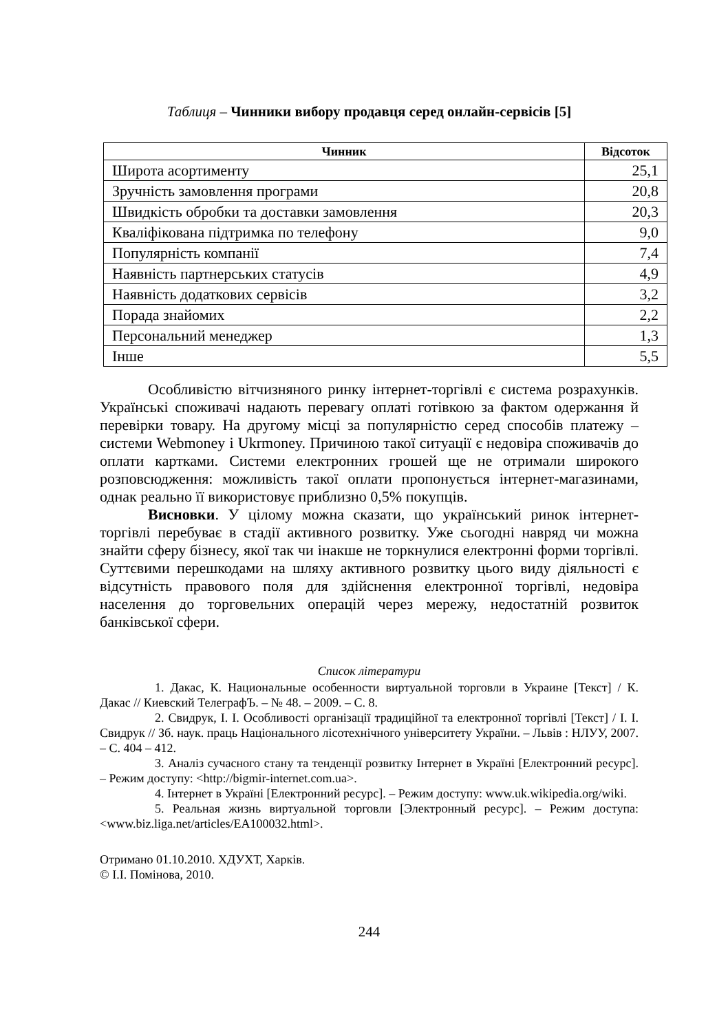Таблиця – Чинники вибору продавця серед онлайн-сервісів [5]
| Чинник | Відсоток |
| --- | --- |
| Широта асортименту | 25,1 |
| Зручність замовлення програми | 20,8 |
| Швидкість обробки та доставки замовлення | 20,3 |
| Кваліфікована підтримка по телефону | 9,0 |
| Популярність компанії | 7,4 |
| Наявність партнерських статусів | 4,9 |
| Наявність додаткових сервісів | 3,2 |
| Порада знайомих | 2,2 |
| Персональний менеджер | 1,3 |
| Інше | 5,5 |
Особливістю вітчизняного ринку інтернет-торгівлі є система розрахунків. Українські споживачі надають перевагу оплаті готівкою за фактом одержання й перевірки товару. На другому місці за популярністю серед способів платежу – системи Webmoney і Ukrmoney. Причиною такої ситуації є недовіра споживачів до оплати картками. Системи електронних грошей ще не отримали широкого розповсюдження: можливість такої оплати пропонується інтернет-магазинами, однак реально її використовує приблизно 0,5% покупців.
Висновки. У цілому можна сказати, що український ринок інтернет-торгівлі перебуває в стадії активного розвитку. Уже сьогодні навряд чи можна знайти сферу бізнесу, якої так чи інакше не торкнулися електронні форми торгівлі. Суттєвими перешкодами на шляху активного розвитку цього виду діяльності є відсутність правового поля для здійснення електронної торгівлі, недовіра населення до торговельних операцій через мережу, недостатній розвиток банківської сфери.
Список літератури
1. Дакас, К. Национальные особенности виртуальной торговли в Украине [Текст] / К. Дакас // Киевский ТелеграфЪ. – № 48. – 2009. – С. 8.
2. Свидрук, І. І. Особливості організації традиційної та електронної торгівлі [Текст] / І. І. Свидрук // Зб. наук. праць Національного лісотехнічного університету України. – Львів : НЛУУ, 2007. – С. 404 – 412.
3. Аналіз сучасного стану та тенденції розвитку Інтернет в Україні [Електронний ресурс]. – Режим доступу: <http://bigmir-internet.com.ua>.
4. Інтернет в Україні [Електронний ресурс]. – Режим доступу: www.uk.wikipedia.org/wiki.
5. Реальная жизнь виртуальной торговли [Электронный ресурс]. – Режим доступа: <www.biz.liga.net/articles/EA100032.html>.
Отримано 01.10.2010. ХДУХТ, Харків.
© І.І. Помінова, 2010.
244